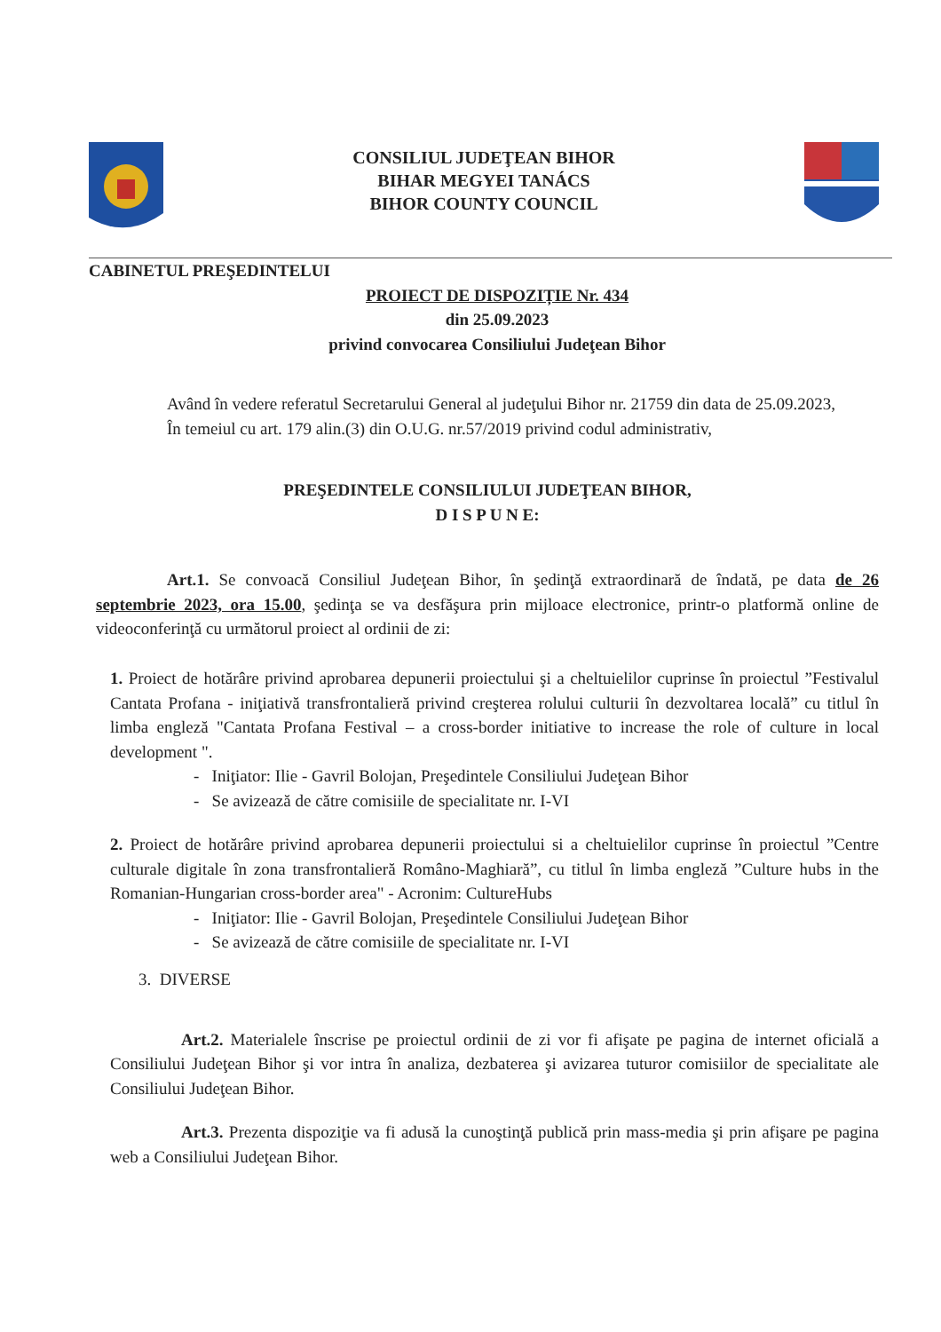CONSILIUL JUDEŢEAN BIHOR
BIHAR MEGYEI TANÁCS
BIHOR COUNTY COUNCIL
CABINETUL PREŞEDINTELUI
PROIECT DE DISPOZIȚIE Nr. 434
din 25.09.2023
privind convocarea Consiliului Judeţean Bihor
Având în vedere referatul Secretarului General al judeţului Bihor nr. 21759 din data de 25.09.2023,
În temeiul cu art. 179 alin.(3) din O.U.G. nr.57/2019 privind codul administrativ,
PREŞEDINTELE CONSILIULUI JUDEŢEAN BIHOR,
D I S P U N E:
Art.1. Se convoacă Consiliul Judeţean Bihor, în şedinţă extraordinară de îndată, pe data de 26 septembrie 2023, ora 15.00, şedinţa se va desfăşura prin mijloace electronice, printr-o platformă online de videoconferinţă cu următorul proiect al ordinii de zi:
1. Proiect de hotărâre privind aprobarea depunerii proiectului şi a cheltuielilor cuprinse în proiectul ”Festivalul Cantata Profana - iniţiativă transfrontalieră privind creşterea rolului culturii în dezvoltarea locală” cu titlul în limba engleză "Cantata Profana Festival – a cross-border initiative to increase the role of culture in local development ".
- Iniţiator: Ilie - Gavril Bolojan, Preşedintele Consiliului Judeţean Bihor
- Se avizează de către comisiile de specialitate nr. I-VI
2. Proiect de hotărâre privind aprobarea depunerii proiectului si a cheltuielilor cuprinse în proiectul ”Centre culturale digitale în zona transfrontalieră Româno-Maghiară”, cu titlul în limba engleză ”Culture hubs in the Romanian-Hungarian cross-border area" - Acronim: CultureHubs
- Iniţiator: Ilie - Gavril Bolojan, Preşedintele Consiliului Judeţean Bihor
- Se avizează de către comisiile de specialitate nr. I-VI
3. DIVERSE
Art.2. Materialele înscrise pe proiectul ordinii de zi vor fi afişate pe pagina de internet oficială a Consiliului Judeţean Bihor şi vor intra în analiza, dezbaterea şi avizarea tuturor comisiilor de specialitate ale Consiliului Judeţean Bihor.
Art.3. Prezenta dispoziţie va fi adusă la cunoştinţă publică prin mass-media şi prin afişare pe pagina web a Consiliului Judeţean Bihor.